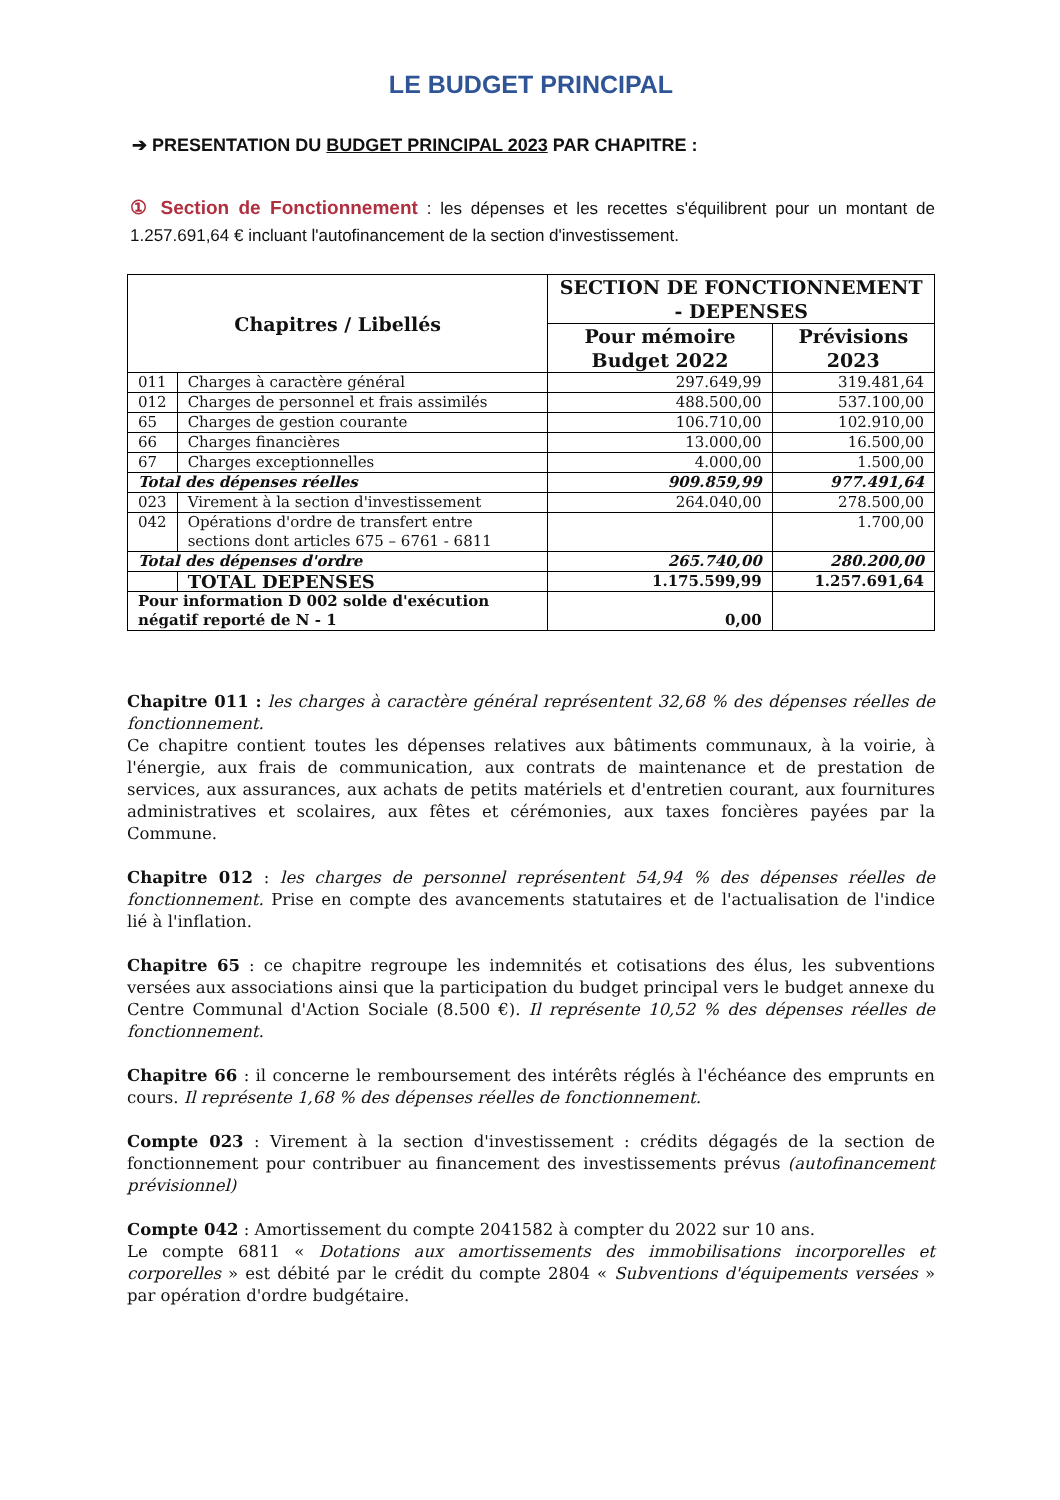LE BUDGET PRINCIPAL
➔ PRESENTATION DU BUDGET PRINCIPAL 2023 PAR CHAPITRE :
① Section de Fonctionnement : les dépenses et les recettes s'équilibrent pour un montant de 1.257.691,64 € incluant l'autofinancement de la section d'investissement.
| Chapitres / Libellés | | SECTION DE FONCTIONNEMENT - DEPENSES | |
| --- | --- | --- | --- |
| | | Pour mémoire Budget 2022 | Prévisions 2023 |
| 011 | Charges à caractère général | 297.649,99 | 319.481,64 |
| 012 | Charges de personnel et frais assimilés | 488.500,00 | 537.100,00 |
| 65 | Charges de gestion courante | 106.710,00 | 102.910,00 |
| 66 | Charges financières | 13.000,00 | 16.500,00 |
| 67 | Charges exceptionnelles | 4.000,00 | 1.500,00 |
| Total des dépenses réelles | | 909.859,99 | 977.491,64 |
| 023 | Virement à la section d'investissement | 264.040,00 | 278.500,00 |
| 042 | Opérations d'ordre de transfert entre sections dont articles 675 – 6761 - 6811 | | 1.700,00 |
| Total des dépenses d'ordre | | 265.740,00 | 280.200,00 |
| | TOTAL DEPENSES | 1.175.599,99 | 1.257.691,64 |
| Pour information D 002 solde d'exécution négatif reporté de N - 1 | | 0,00 | |
Chapitre 011 : les charges à caractère général représentent 32,68 % des dépenses réelles de fonctionnement.
Ce chapitre contient toutes les dépenses relatives aux bâtiments communaux, à la voirie, à l'énergie, aux frais de communication, aux contrats de maintenance et de prestation de services, aux assurances, aux achats de petits matériels et d'entretien courant, aux fournitures administratives et scolaires, aux fêtes et cérémonies, aux taxes foncières payées par la Commune.
Chapitre 012 : les charges de personnel représentent 54,94 % des dépenses réelles de fonctionnement. Prise en compte des avancements statutaires et de l'actualisation de l'indice lié à l'inflation.
Chapitre 65 : ce chapitre regroupe les indemnités et cotisations des élus, les subventions versées aux associations ainsi que la participation du budget principal vers le budget annexe du Centre Communal d'Action Sociale (8.500 €). Il représente 10,52 % des dépenses réelles de fonctionnement.
Chapitre 66 : il concerne le remboursement des intérêts réglés à l'échéance des emprunts en cours. Il représente 1,68 % des dépenses réelles de fonctionnement.
Compte 023 : Virement à la section d'investissement : crédits dégagés de la section de fonctionnement pour contribuer au financement des investissements prévus (autofinancement prévisionnel)
Compte 042 : Amortissement du compte 2041582 à compter du 2022 sur 10 ans.
Le compte 6811 « Dotations aux amortissements des immobilisations incorporelles et corporelles » est débité par le crédit du compte 2804 « Subventions d'équipements versées » par opération d'ordre budgétaire.